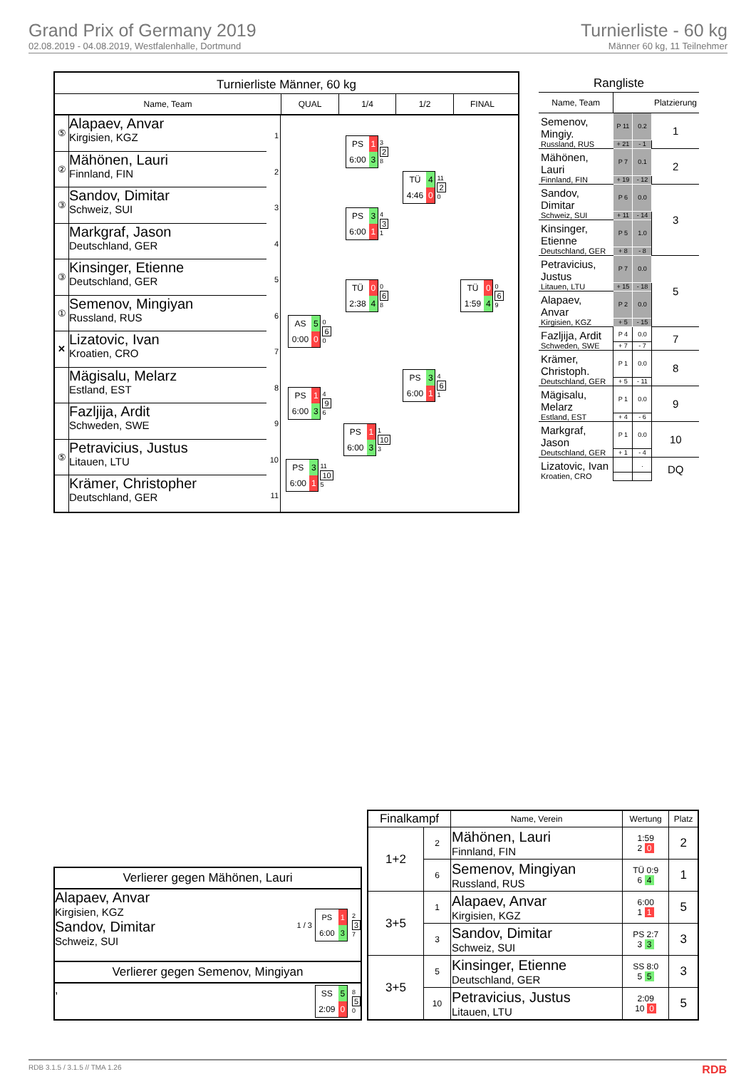Grand Prix of Germany 2019
02.08.2019 - 04.08.2019, Westfalenhalle, Dortmund
Turnierliste - 60 kg
Männer 60 kg, 11 Teilnehmer
Turnierliste Männer, 60 kg
Name, Team
QUAL
1/4
1/2
FINAL
⑤
Alapaev, Anvar
Kirgisien, KGZ
1
②
Mähönen, Lauri
Finnland, FIN
2
③
Sandov, Dimitar
Schweiz, SUI
3
Markgraf, Jason
Deutschland, GER
4
③
Kinsinger, Etienne
Deutschland, GER
5
①
Semenov, Mingiyan
Russland, RUS
6
✕
Lizatovic, Ivan
Kroatien, CRO
7
Mägisalu, Melarz
Estland, EST
8
Fazljija, Ardit
Schweden, SWE
9
⑤
Petravicius, Justus
Litauen, LTU
10
Krämer, Christopher
Deutschland, GER
11
AS 5 0:00 0
0
6
0
PS 1 6:00 3
4
9
6
PS 3 6:00 1
11
10
5
PS 1 6:00 3
3
2
8
PS 3 6:00 1
4
3
1
TÜ 0 2:38 4
0
6
8
PS 1 6:00 3
1
10
3
TÜ 4 4:46 0
11
2
0
PS 3 6:00 1
4
6
1
TÜ 0 1:59 4
0
6
9
Rangliste
| Name, Team | | | Platzierung |
| Semenov, Mingiy. | P 11 | 0.2 | 1 |
| Russland, RUS | + 21 | - 1 | |
| Mähönen, Lauri | P 7 | 0.1 | 2 |
| Finnland, FIN | + 19 | - 12 | |
| Sandov, Dimitar | P 6 | 0.0 | 3 |
| Schweiz, SUI | + 11 | - 14 | |
| Kinsinger, Etienne | P 5 | 1.0 | |
| Deutschland, GER | + 8 | - 8 | |
| Petravicius, Justus | P 7 | 0.0 | 5 |
| Litauen, LTU | + 15 | - 18 | |
| Alapaev, Anvar | P 2 | 0.0 | |
| Kirgisien, KGZ | + 5 | - 15 | |
| Fazljija, Ardit | P 4 | 0.0 | 7 |
| Schweden, SWE | + 7 | - 7 | |
| Krämer, Christoph. | P 1 | 0.0 | 8 |
| Deutschland, GER | + 5 | - 11 | |
| Mägisalu, Melarz | P 1 | 0.0 | 9 |
| Estland, EST | + 4 | - 6 | |
| Markgraf, Jason | P 1 | 0.0 | 10 |
| Deutschland, GER | + 1 | - 4 | |
| Lizatovic, Ivan | | . | DQ |
| Kroatien, CRO | | | |
Verlierer gegen Mähönen, Lauri
Alapaev, Anvar
Kirgisien, KGZ
Sandov, Dimitar
Schweiz, SUI
1 / 3
PS 1 6:00 3
2
3
7
Verlierer gegen Semenov, Mingiyan
,
SS 5 2:09 0
8
5
0
| Finalkampf | | Name, Verein | Wertung | Platz |
| --- | --- | --- | --- | --- |
| 1+2 | 2 | Mähönen, Lauri Finnland, FIN | 1:59 2 0 | 2 |
| | 6 | Semenov, Mingiyan Russland, RUS | TÜ 0:9 6 4 | 1 |
| 3+5 | 1 | Alapaev, Anvar Kirgisien, KGZ | 6:00 1 1 | 5 |
| | 3 | Sandov, Dimitar Schweiz, SUI | PS 2:7 3 3 | 3 |
| 3+5 | 5 | Kinsinger, Etienne Deutschland, GER | SS 8:0 5 5 | 3 |
| | 10 | Petravicius, Justus Litauen, LTU | 2:09 10 0 | 5 |
RDB 3.1.5 / 3.1.5 // TMA 1.26 RDB